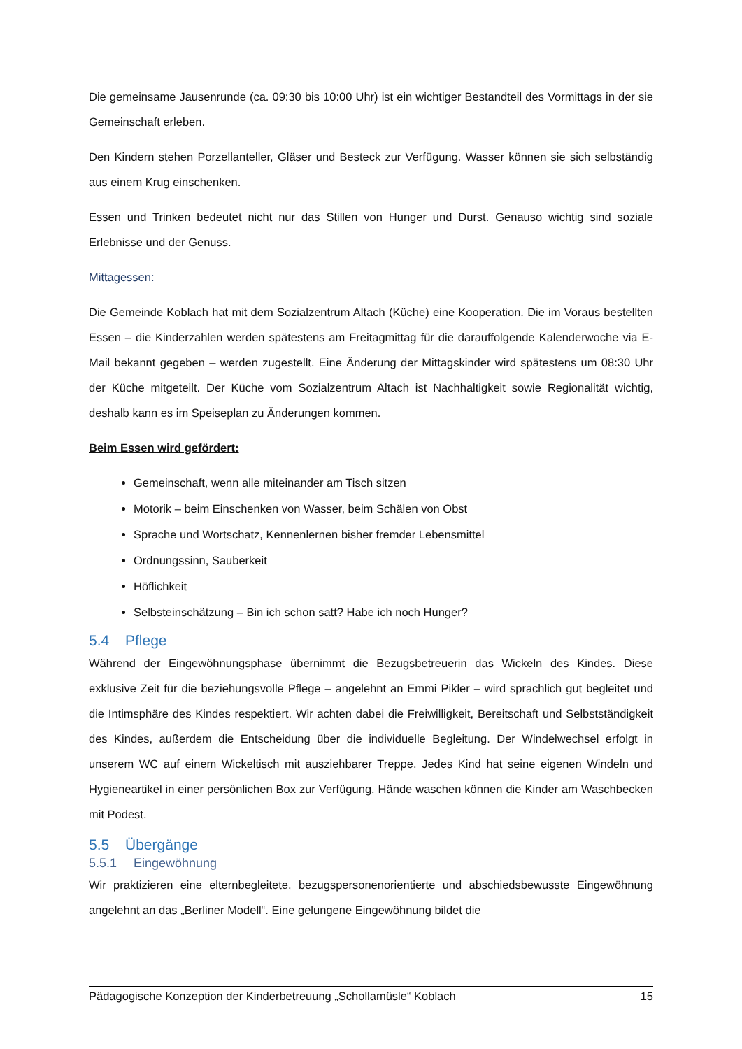Die gemeinsame Jausenrunde (ca. 09:30 bis 10:00 Uhr) ist ein wichtiger Bestandteil des Vormittags in der sie Gemeinschaft erleben.
Den Kindern stehen Porzellanteller, Gläser und Besteck zur Verfügung. Wasser können sie sich selbständig aus einem Krug einschenken.
Essen und Trinken bedeutet nicht nur das Stillen von Hunger und Durst. Genauso wichtig sind soziale Erlebnisse und der Genuss.
Mittagessen:
Die Gemeinde Koblach hat mit dem Sozialzentrum Altach (Küche) eine Kooperation. Die im Voraus bestellten Essen – die Kinderzahlen werden spätestens am Freitagmittag für die darauffolgende Kalenderwoche via E-Mail bekannt gegeben – werden zugestellt. Eine Änderung der Mittagskinder wird spätestens um 08:30 Uhr der Küche mitgeteilt. Der Küche vom Sozialzentrum Altach ist Nachhaltigkeit sowie Regionalität wichtig, deshalb kann es im Speiseplan zu Änderungen kommen.
Beim Essen wird gefördert:
Gemeinschaft, wenn alle miteinander am Tisch sitzen
Motorik – beim Einschenken von Wasser, beim Schälen von Obst
Sprache und Wortschatz, Kennenlernen bisher fremder Lebensmittel
Ordnungssinn, Sauberkeit
Höflichkeit
Selbsteinschätzung – Bin ich schon satt? Habe ich noch Hunger?
5.4 Pflege
Während der Eingewöhnungsphase übernimmt die Bezugsbetreuerin das Wickeln des Kindes. Diese exklusive Zeit für die beziehungsvolle Pflege – angelehnt an Emmi Pikler – wird sprachlich gut begleitet und die Intimsphäre des Kindes respektiert. Wir achten dabei die Freiwilligkeit, Bereitschaft und Selbstständigkeit des Kindes, außerdem die Entscheidung über die individuelle Begleitung. Der Windelwechsel erfolgt in unserem WC auf einem Wickeltisch mit ausziehbarer Treppe. Jedes Kind hat seine eigenen Windeln und Hygieneartikel in einer persönlichen Box zur Verfügung. Hände waschen können die Kinder am Waschbecken mit Podest.
5.5 Übergänge
5.5.1 Eingewöhnung
Wir praktizieren eine elternbegleitete, bezugspersonenorientierte und abschiedsbewusste Eingewöhnung angelehnt an das „Berliner Modell“. Eine gelungene Eingewöhnung bildet die
Pädagogische Konzeption der Kinderbetreuung „Schollamüsle“ Koblach 15